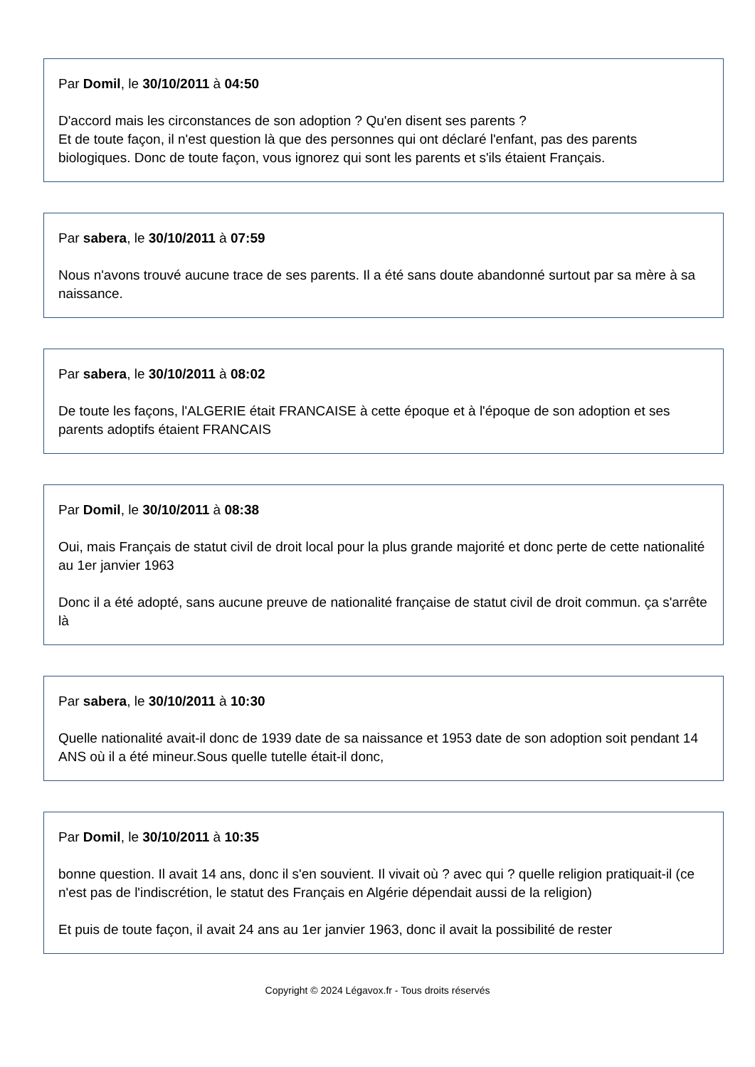Par Domil, le 30/10/2011 à 04:50
D'accord mais les circonstances de son adoption ? Qu'en disent ses parents ?
Et de toute façon, il n'est question là que des personnes qui ont déclaré l'enfant, pas des parents biologiques. Donc de toute façon, vous ignorez qui sont les parents et s'ils étaient Français.
Par sabera, le 30/10/2011 à 07:59
Nous n'avons trouvé aucune trace de ses parents. Il a été sans doute abandonné surtout par sa mère à sa naissance.
Par sabera, le 30/10/2011 à 08:02
De toute les façons, l'ALGERIE était FRANCAISE à cette époque et à l'époque de son adoption et ses parents adoptifs étaient FRANCAIS
Par Domil, le 30/10/2011 à 08:38
Oui, mais Français de statut civil de droit local pour la plus grande majorité et donc perte de cette nationalité au 1er janvier 1963
Donc il a été adopté, sans aucune preuve de nationalité française de statut civil de droit commun. ça s'arrête là
Par sabera, le 30/10/2011 à 10:30
Quelle nationalité avait-il donc de 1939 date de sa naissance et 1953 date de son adoption soit pendant 14 ANS où il a été mineur.Sous quelle tutelle était-il donc,
Par Domil, le 30/10/2011 à 10:35
bonne question. Il avait 14 ans, donc il s'en souvient. Il vivait où ? avec qui ? quelle religion pratiquait-il (ce n'est pas de l'indiscrétion, le statut des Français en Algérie dépendait aussi de la religion)
Et puis de toute façon, il avait 24 ans au 1er janvier 1963, donc il avait la possibilité de rester
Copyright © 2024 Légavox.fr - Tous droits réservés